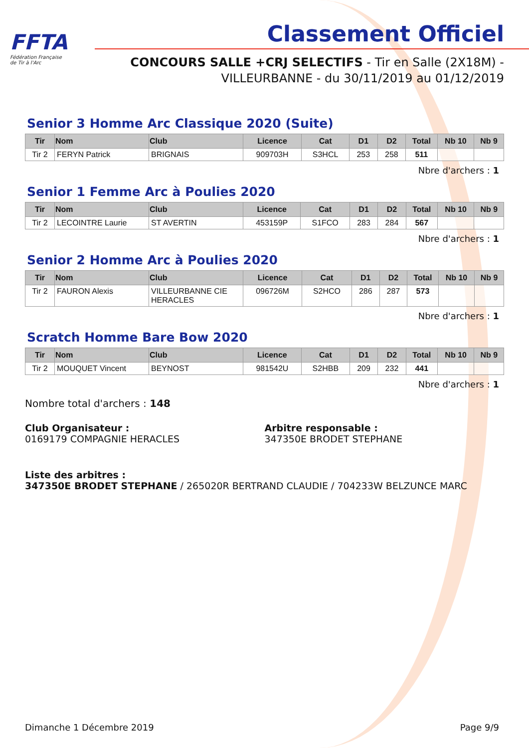FFTA
Fédération Française
de Tir à l'Arc
Classement Officiel
CONCOURS SALLE +CRJ SELECTIFS - Tir en Salle (2X18M) -
VILLEURBANNE - du 30/11/2019 au 01/12/2019
Senior 3 Homme Arc Classique 2020 (Suite)
| Tir | Nom | Club | Licence | Cat | D1 | D2 | Total | Nb 10 | Nb 9 |
| --- | --- | --- | --- | --- | --- | --- | --- | --- | --- |
| Tir 2 | FERYN Patrick | BRIGNAIS | 909703H | S3HCL | 253 | 258 | 511 | | |
Nbre d'archers : 1
Senior 1 Femme Arc à Poulies 2020
| Tir | Nom | Club | Licence | Cat | D1 | D2 | Total | Nb 10 | Nb 9 |
| --- | --- | --- | --- | --- | --- | --- | --- | --- | --- |
| Tir 2 | LECOINTRE Laurie | ST AVERTIN | 453159P | S1FCO | 283 | 284 | 567 | | |
Nbre d'archers : 1
Senior 2 Homme Arc à Poulies 2020
| Tir | Nom | Club | Licence | Cat | D1 | D2 | Total | Nb 10 | Nb 9 |
| --- | --- | --- | --- | --- | --- | --- | --- | --- | --- |
| Tir 2 | FAURON Alexis | VILLEURBANNE CIE HERACLES | 096726M | S2HCO | 286 | 287 | 573 | | |
Nbre d'archers : 1
Scratch Homme Bare Bow 2020
| Tir | Nom | Club | Licence | Cat | D1 | D2 | Total | Nb 10 | Nb 9 |
| --- | --- | --- | --- | --- | --- | --- | --- | --- | --- |
| Tir 2 | MOUQUET Vincent | BEYNOST | 981542U | S2HBB | 209 | 232 | 441 | | |
Nbre d'archers : 1
Nombre total d'archers : 148
Club Organisateur :
0169179 COMPAGNIE HERACLES
Arbitre responsable :
347350E BRODET STEPHANE
Liste des arbitres :
347350E BRODET STEPHANE / 265020R BERTRAND CLAUDIE / 704233W BELZUNCE MARC
Dimanche 1 Décembre 2019 Page 9/9